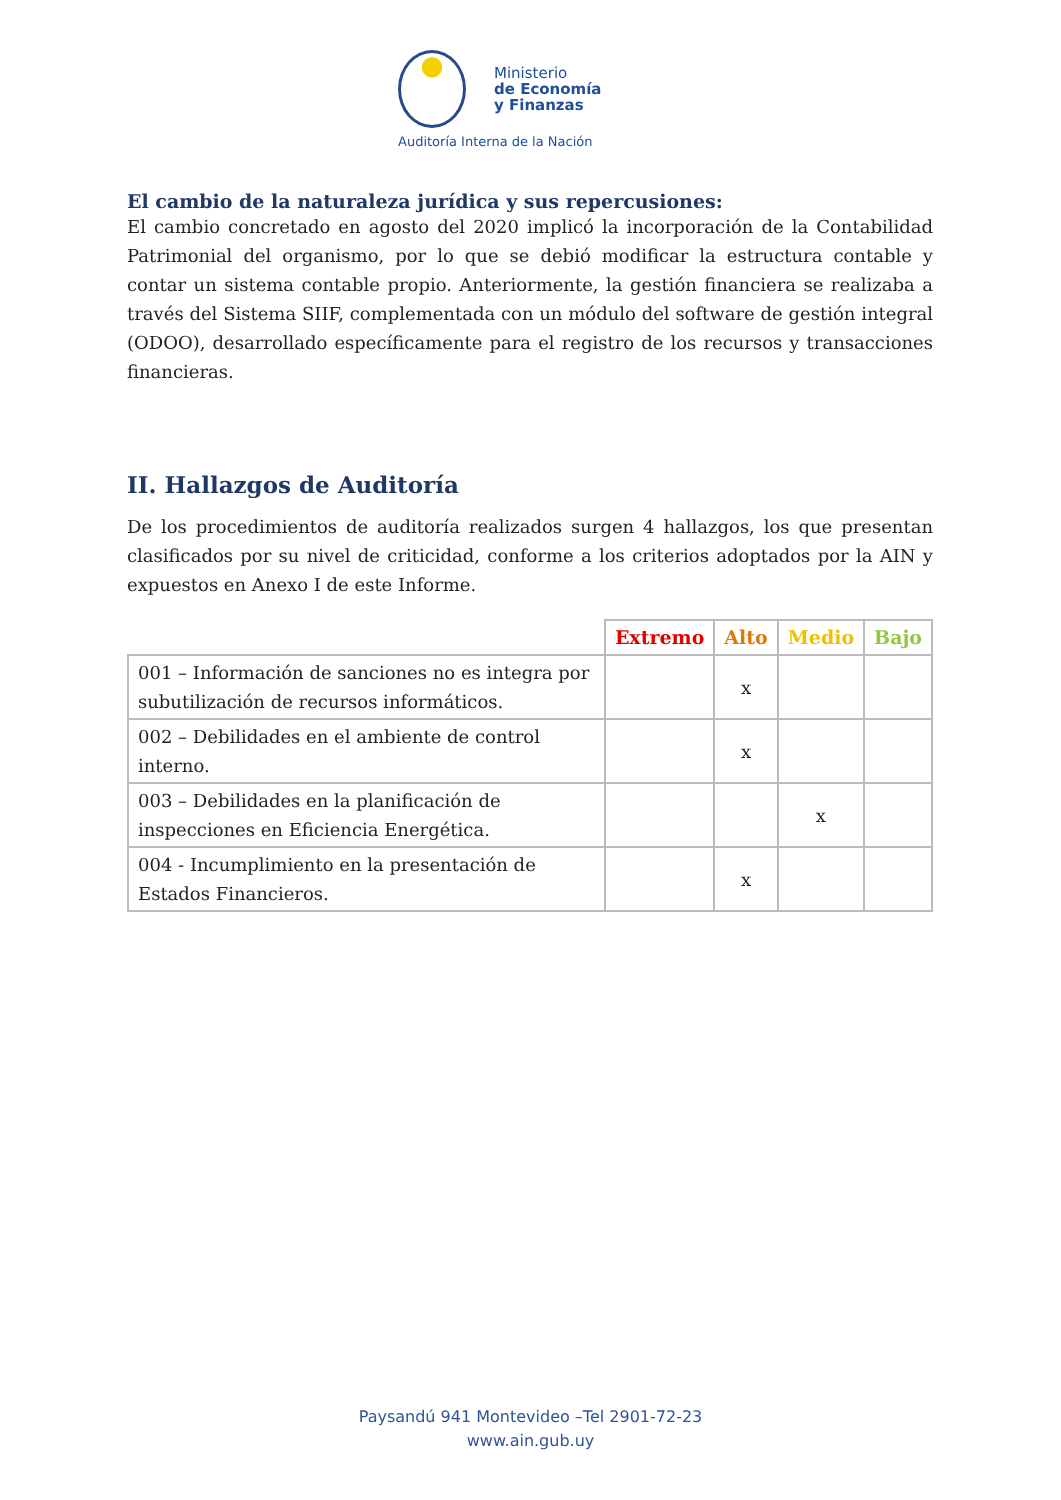Ministerio
de Economía
y Finanzas
Auditoría Interna de la Nación
El cambio de la naturaleza jurídica y sus repercusiones:
El cambio concretado en agosto del 2020 implicó la incorporación de la Contabilidad Patrimonial del organismo, por lo que se debió modificar la estructura contable y contar un sistema contable propio. Anteriormente, la gestión financiera se realizaba a través del Sistema SIIF, complementada con un módulo del software de gestión integral (ODOO), desarrollado específicamente para el registro de los recursos y transacciones financieras.
II. Hallazgos de Auditoría
De los procedimientos de auditoría realizados surgen 4 hallazgos, los que presentan clasificados por su nivel de criticidad, conforme a los criterios adoptados por la AIN y expuestos en Anexo I de este Informe.
| | Extremo | Alto | Medio | Bajo |
| --- | --- | --- | --- | --- |
| 001 – Información de sanciones no es integra por subutilización de recursos informáticos. | | x | | |
| 002 – Debilidades en el ambiente de control interno. | | x | | |
| 003 – Debilidades en la planificación de inspecciones en Eficiencia Energética. | | | x | |
| 004 - Incumplimiento en la presentación de Estados Financieros. | | x | | |
Paysandú 941 Montevideo –Tel 2901-72-23
www.ain.gub.uy